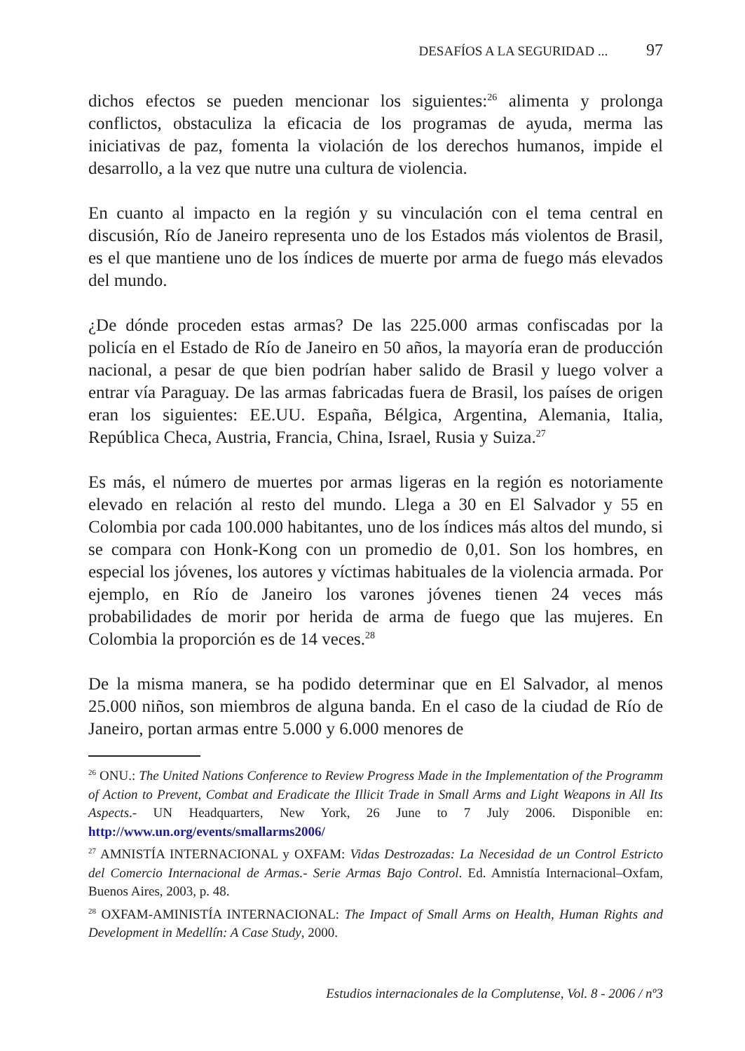DESAFÍOS A LA SEGURIDAD ... 97
dichos efectos se pueden mencionar los siguientes:<sup>26</sup> alimenta y prolonga conflictos, obstaculiza la eficacia de los programas de ayuda, merma las iniciativas de paz, fomenta la violación de los derechos humanos, impide el desarrollo, a la vez que nutre una cultura de violencia.
En cuanto al impacto en la región y su vinculación con el tema central en discusión, Río de Janeiro representa uno de los Estados más violentos de Brasil, es el que mantiene uno de los índices de muerte por arma de fuego más elevados del mundo.
¿De dónde proceden estas armas? De las 225.000 armas confiscadas por la policía en el Estado de Río de Janeiro en 50 años, la mayoría eran de producción nacional, a pesar de que bien podrían haber salido de Brasil y luego volver a entrar vía Paraguay. De las armas fabricadas fuera de Brasil, los países de origen eran los siguientes: EE.UU. España, Bélgica, Argentina, Alemania, Italia, República Checa, Austria, Francia, China, Israel, Rusia y Suiza.<sup>27</sup>
Es más, el número de muertes por armas ligeras en la región es notoriamente elevado en relación al resto del mundo. Llega a 30 en El Salvador y 55 en Colombia por cada 100.000 habitantes, uno de los índices más altos del mundo, si se compara con Honk-Kong con un promedio de 0,01. Son los hombres, en especial los jóvenes, los autores y víctimas habituales de la violencia armada. Por ejemplo, en Río de Janeiro los varones jóvenes tienen 24 veces más probabilidades de morir por herida de arma de fuego que las mujeres. En Colombia la proporción es de 14 veces.<sup>28</sup>
De la misma manera, se ha podido determinar que en El Salvador, al menos 25.000 niños, son miembros de alguna banda. En el caso de la ciudad de Río de Janeiro, portan armas entre 5.000 y 6.000 menores de
<sup>26</sup> ONU.: The United Nations Conference to Review Progress Made in the Implementation of the Programm of Action to Prevent, Combat and Eradicate the Illicit Trade in Small Arms and Light Weapons in All Its Aspects.- UN Headquarters, New York, 26 June to 7 July 2006. Disponible en: http://www.un.org/events/smallarms2006/
<sup>27</sup> AMNISTÍA INTERNACIONAL y OXFAM: Vidas Destrozadas: La Necesidad de un Control Estricto del Comercio Internacional de Armas.- Serie Armas Bajo Control. Ed. Amnistía Internacional–Oxfam, Buenos Aires, 2003, p. 48.
<sup>28</sup> OXFAM-AMINISTÍA INTERNACIONAL: The Impact of Small Arms on Health, Human Rights and Development in Medellín: A Case Study, 2000.
Estudios internacionales de la Complutense, Vol. 8 - 2006 / nº3